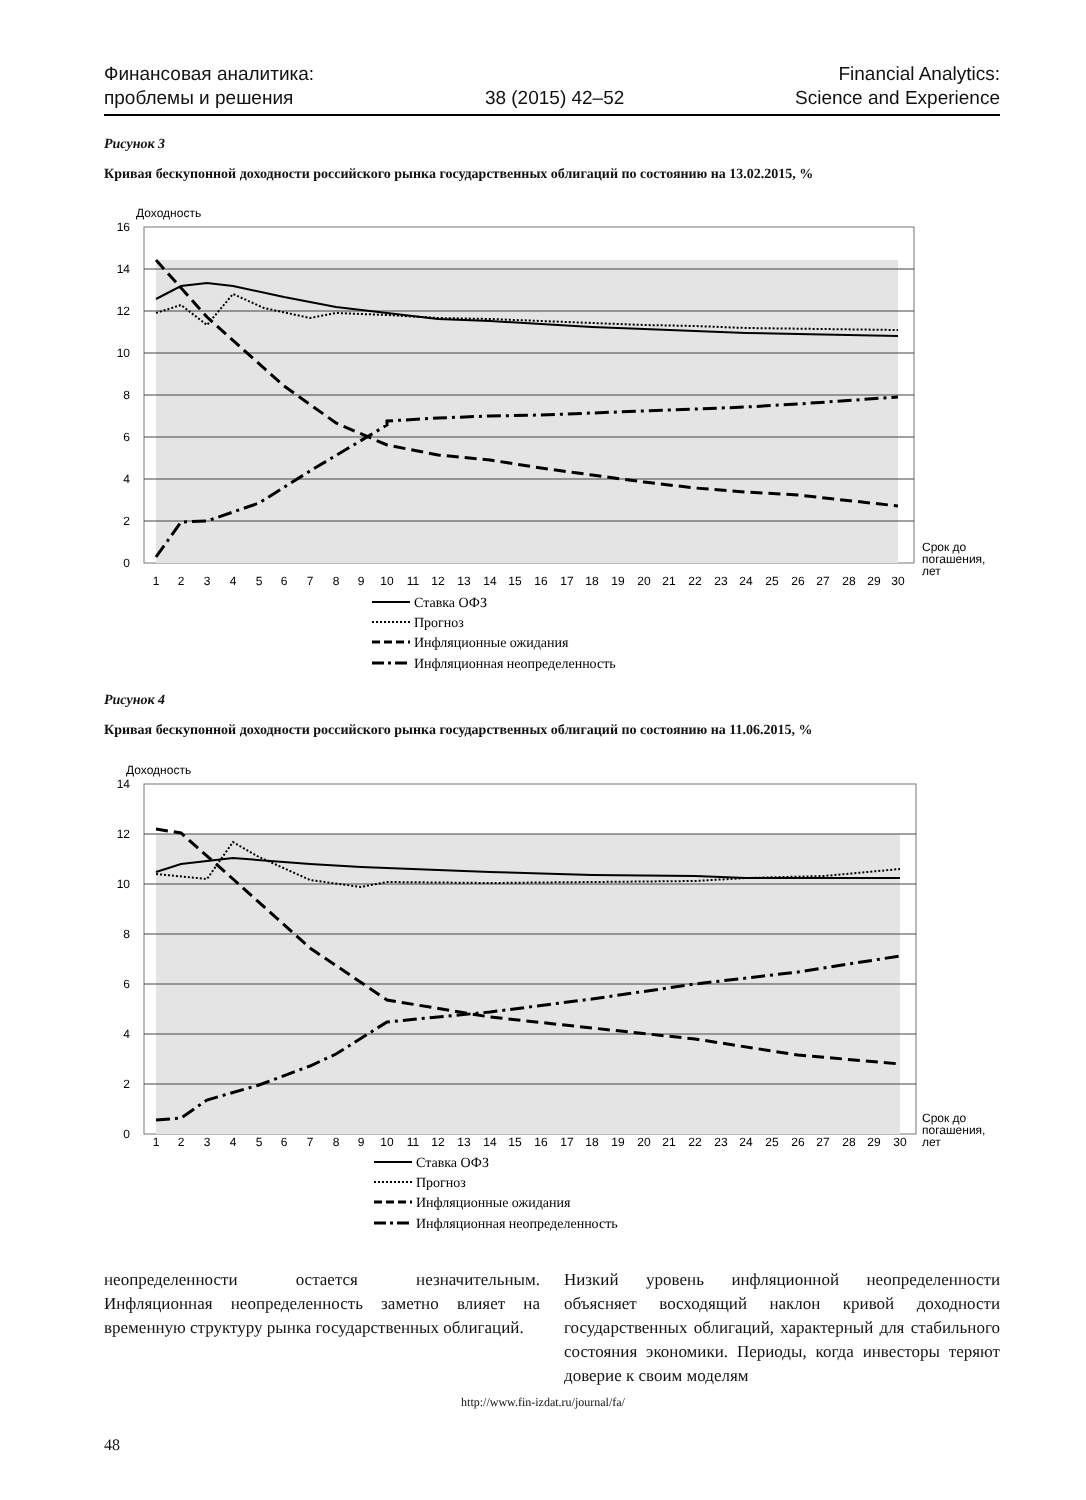Финансовая аналитика:
проблемы и решения
38 (2015) 42–52
Financial Analytics:
Science and Experience
Рисунок 3
Кривая бескупонной доходности российского рынка государственных облигаций по состоянию на 13.02.2015, %
Доходность
16
14
12
10
8
6
4
2
0
1
2
3
4
5
6
7
8
9
10
11
12
13
14
15
16
17
18
19
20
21
22
23
24
25
26
27
28
29
30
Срок до
погашения,
лет
Ставка ОФЗ
Прогноз
Инфляционные ожидания
Инфляционная неопределенность
Рисунок 4
Кривая бескупонной доходности российского рынка государственных облигаций по состоянию на 11.06.2015, %
Доходность
14
12
10
8
6
4
2
0
1
2
3
4
5
6
7
8
9
10
11
12
13
14
15
16
17
18
19
20
21
22
23
24
25
26
27
28
29
30
Срок до
погашения,
лет
Ставка ОФЗ
Прогноз
Инфляционные ожидания
Инфляционная неопределенность
неопределенности остается незначительным. Инфляционная неопределенность заметно влияет на временную структуру рынка государственных облигаций.
Низкий уровень инфляционной неопределенности объясняет восходящий наклон кривой доходности государственных облигаций, характерный для стабильного состояния экономики. Периоды, когда инвесторы теряют доверие к своим моделям
http://www.fin-izdat.ru/journal/fa/
48